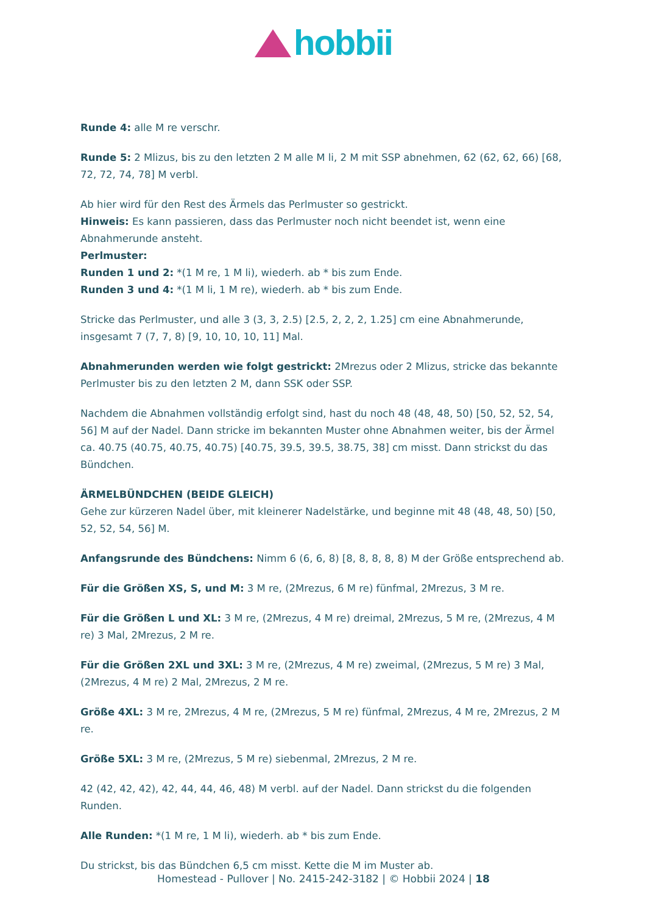hobbii
Runde 4: alle M re verschr.
Runde 5: 2 Mlizus, bis zu den letzten 2 M alle M li, 2 M mit SSP abnehmen, 62 (62, 62, 66) [68, 72, 72, 74, 78] M verbl.
Ab hier wird für den Rest des Ärmels das Perlmuster so gestrickt.
Hinweis: Es kann passieren, dass das Perlmuster noch nicht beendet ist, wenn eine Abnahmerunde ansteht.
Perlmuster:
Runden 1 und 2: *(1 M re, 1 M li), wiederh. ab * bis zum Ende.
Runden 3 und 4: *(1 M li, 1 M re), wiederh. ab * bis zum Ende.
Stricke das Perlmuster, und alle 3 (3, 3, 2.5) [2.5, 2, 2, 2, 1.25] cm eine Abnahmerunde, insgesamt 7 (7, 7, 8) [9, 10, 10, 10, 11] Mal.
Abnahmerunden werden wie folgt gestrickt: 2Mrezus oder 2 Mlizus, stricke das bekannte Perlmuster bis zu den letzten 2 M, dann SSK oder SSP.
Nachdem die Abnahmen vollständig erfolgt sind, hast du noch 48 (48, 48, 50) [50, 52, 52, 54, 56] M auf der Nadel. Dann stricke im bekannten Muster ohne Abnahmen weiter, bis der Ärmel ca. 40.75 (40.75, 40.75, 40.75) [40.75, 39.5, 39.5, 38.75, 38] cm misst. Dann strickst du das Bündchen.
ÄRMELBÜNDCHEN (BEIDE GLEICH)
Gehe zur kürzeren Nadel über, mit kleinerer Nadelstärke, und beginne mit 48 (48, 48, 50) [50, 52, 52, 54, 56] M.
Anfangsrunde des Bündchens: Nimm 6 (6, 6, 8) [8, 8, 8, 8, 8) M der Größe entsprechend ab.
Für die Größen XS, S, und M: 3 M re, (2Mrezus, 6 M re) fünfmal, 2Mrezus, 3 M re.
Für die Größen L und XL: 3 M re, (2Mrezus, 4 M re) dreimal, 2Mrezus, 5 M re, (2Mrezus, 4 M re) 3 Mal, 2Mrezus, 2 M re.
Für die Größen 2XL und 3XL: 3 M re, (2Mrezus, 4 M re) zweimal, (2Mrezus, 5 M re) 3 Mal, (2Mrezus, 4 M re) 2 Mal, 2Mrezus, 2 M re.
Größe 4XL: 3 M re, 2Mrezus, 4 M re, (2Mrezus, 5 M re) fünfmal, 2Mrezus, 4 M re, 2Mrezus, 2 M re.
Größe 5XL: 3 M re, (2Mrezus, 5 M re) siebenmal, 2Mrezus, 2 M re.
42 (42, 42, 42), 42, 44, 44, 46, 48) M verbl. auf der Nadel. Dann strickst du die folgenden Runden.
Alle Runden: *(1 M re, 1 M li), wiederh. ab * bis zum Ende.
Du strickst, bis das Bündchen 6,5 cm misst. Kette die M im Muster ab.
Homestead - Pullover | No. 2415-242-3182 | © Hobbii 2024 | 18